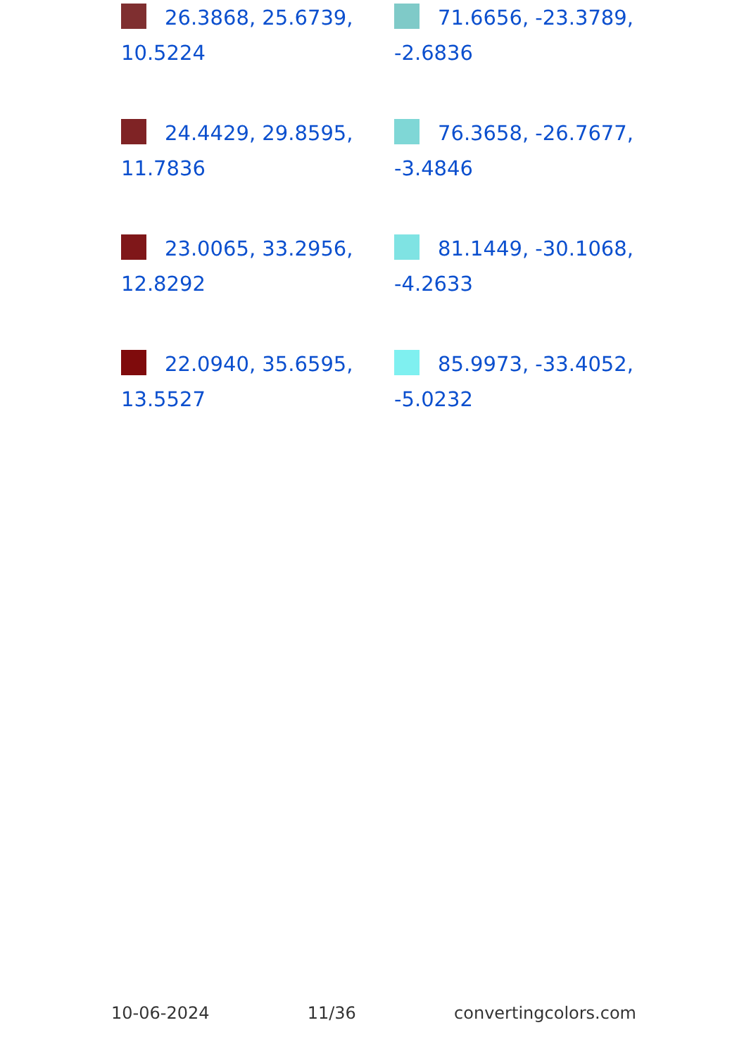26.3868, 25.6739, 10.5224
71.6656, -23.3789, -2.6836
24.4429, 29.8595, 11.7836
76.3658, -26.7677, -3.4846
23.0065, 33.2956, 12.8292
81.1449, -30.1068, -4.2633
22.0940, 35.6595, 13.5527
85.9973, -33.4052, -5.0232
10-06-2024 11/36 convertingcolors.com